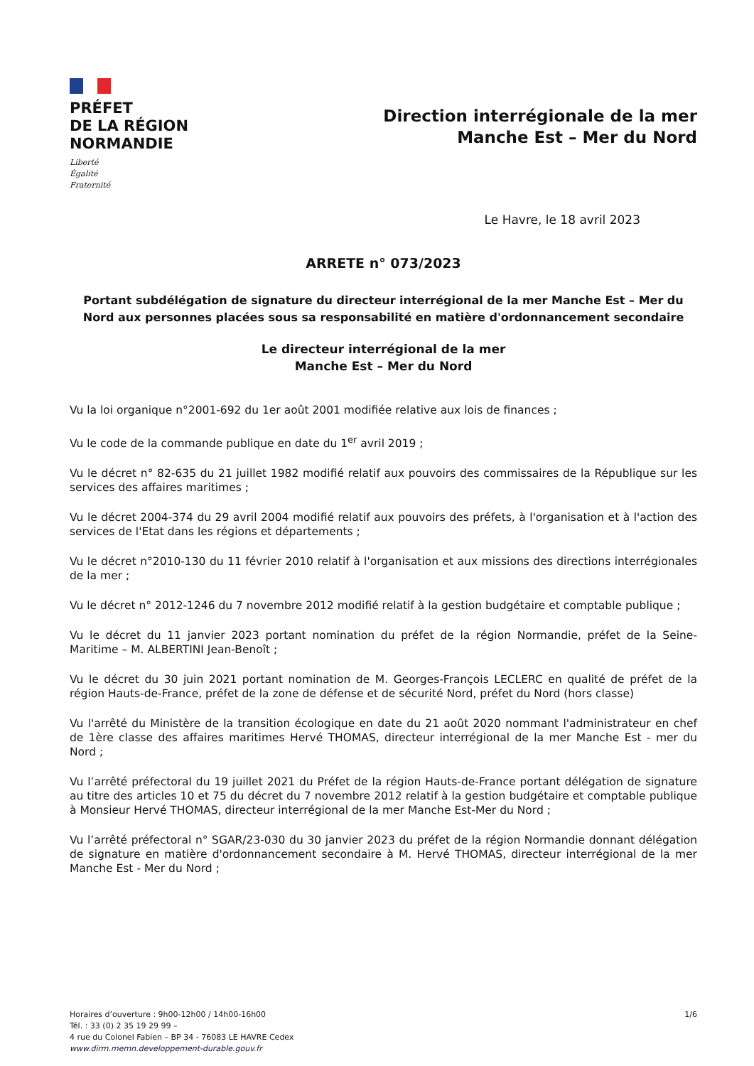PRÉFET
DE LA RÉGION
NORMANDIE
Liberté
Égalité
Fraternité
Direction interrégionale de la mer
Manche Est – Mer du Nord
Le Havre, le 18 avril 2023
ARRETE n° 073/2023
Portant subdélégation de signature du directeur interrégional de la mer Manche Est – Mer du Nord aux personnes placées sous sa responsabilité en matière d'ordonnancement secondaire
Le directeur interrégional de la mer
Manche Est – Mer du Nord
Vu la loi organique n°2001-692 du 1er août 2001 modifiée relative aux lois de finances ;
Vu le code de la commande publique en date du 1<sup>er</sup> avril 2019 ;
Vu le décret n° 82-635 du 21 juillet 1982 modifié relatif aux pouvoirs des commissaires de la République sur les services des affaires maritimes ;
Vu le décret 2004-374 du 29 avril 2004 modifié relatif aux pouvoirs des préfets, à l'organisation et à l'action des services de l'Etat dans les régions et départements ;
Vu le décret n°2010-130 du 11 février 2010 relatif à l'organisation et aux missions des directions interrégionales de la mer ;
Vu le décret n° 2012-1246 du 7 novembre 2012 modifié relatif à la gestion budgétaire et comptable publique ;
Vu le décret du 11 janvier 2023 portant nomination du préfet de la région Normandie, préfet de la Seine-Maritime – M. ALBERTINI Jean-Benoît ;
Vu le décret du 30 juin 2021 portant nomination de M. Georges-François LECLERC en qualité de préfet de la région Hauts-de-France, préfet de la zone de défense et de sécurité Nord, préfet du Nord (hors classe)
Vu l'arrêté du Ministère de la transition écologique en date du 21 août 2020 nommant l'administrateur en chef de 1ère classe des affaires maritimes Hervé THOMAS, directeur interrégional de la mer Manche Est - mer du Nord ;
Vu l’arrêté préfectoral du 19 juillet 2021 du Préfet de la région Hauts-de-France portant délégation de signature au titre des articles 10 et 75 du décret du 7 novembre 2012 relatif à la gestion budgétaire et comptable publique à Monsieur Hervé THOMAS, directeur interrégional de la mer Manche Est-Mer du Nord ;
Vu l’arrêté préfectoral n° SGAR/23-030 du 30 janvier 2023 du préfet de la région Normandie donnant délégation de signature en matière d'ordonnancement secondaire à M. Hervé THOMAS, directeur interrégional de la mer Manche Est - Mer du Nord ;
Horaires d’ouverture : 9h00-12h00 / 14h00-16h00
Tél. : 33 (0) 2 35 19 29 99 –
4 rue du Colonel Fabien – BP 34 - 76083 LE HAVRE Cedex
www.dirm.memn.developpement-durable.gouv.fr
1/6